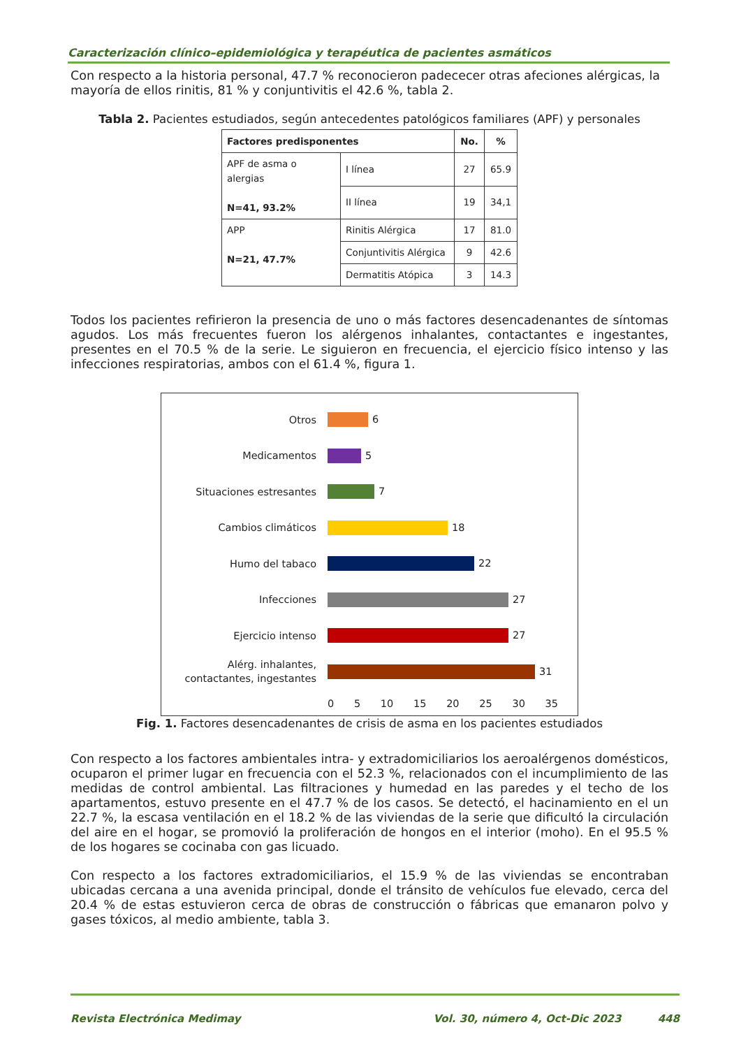Caracterización clínico–epidemiológica y terapéutica de pacientes asmáticos
Con respecto a la historia personal, 47.7 % reconocieron padececer otras afeciones alérgicas, la mayoría de ellos rinitis, 81 % y conjuntivitis el 42.6 %, tabla 2.
Tabla 2. Pacientes estudiados, según antecedentes patológicos familiares (APF) y personales
| Factores predisponentes | | No. | % |
| --- | --- | --- | --- |
| APF de asma o alergias N=41, 93.2% | I línea | 27 | 65.9 |
| | II línea | 19 | 34,1 |
| APP N=21, 47.7% | Rinitis Alérgica | 17 | 81.0 |
| | Conjuntivitis Alérgica | 9 | 42.6 |
| | Dermatitis Atópica | 3 | 14.3 |
Todos los pacientes refirieron la presencia de uno o más factores desencadenantes de síntomas agudos. Los más frecuentes fueron los alérgenos inhalantes, contactantes e ingestantes, presentes en el 70.5 % de la serie. Le siguieron en frecuencia, el ejercicio físico intenso y las infecciones respiratorias, ambos con el 61.4 %, figura 1.
Otros
6
Medicamentos
5
Situaciones estresantes
7
Cambios climáticos
18
Humo del tabaco
22
Infecciones
27
Ejercicio intenso
27
Alérg. inhalantes, contactantes, ingestantes
31
0 5 10 15 20 25 30 35
Fig. 1. Factores desencadenantes de crisis de asma en los pacientes estudiados
Con respecto a los factores ambientales intra- y extradomiciliarios los aeroalérgenos domésticos, ocuparon el primer lugar en frecuencia con el 52.3 %, relacionados con el incumplimiento de las medidas de control ambiental. Las filtraciones y humedad en las paredes y el techo de los apartamentos, estuvo presente en el 47.7 % de los casos. Se detectó, el hacinamiento en el un 22.7 %, la escasa ventilación en el 18.2 % de las viviendas de la serie que dificultó la circulación del aire en el hogar, se promovió la proliferación de hongos en el interior (moho). En el 95.5 % de los hogares se cocinaba con gas licuado.
Con respecto a los factores extradomiciliarios, el 15.9 % de las viviendas se encontraban ubicadas cercana a una avenida principal, donde el tránsito de vehículos fue elevado, cerca del 20.4 % de estas estuvieron cerca de obras de construcción o fábricas que emanaron polvo y gases tóxicos, al medio ambiente, tabla 3.
Revista Electrónica Medimay Vol. 30, número 4, Oct-Dic 2023 448